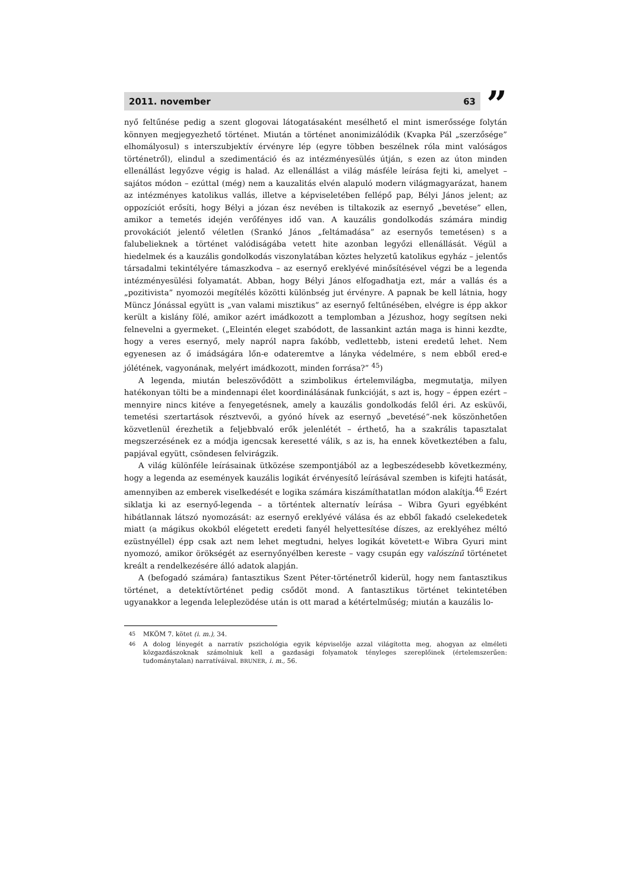2011. november 63
”
nyő feltűnése pedig a szent glogovai látogatásaként mesélhető el mint ismerőssége folytán könnyen megjegyezhető történet. Miután a történet anonimizálódik (Kvapka Pál „szerzősége” elhomályosul) s interszubjektív érvényre lép (egyre többen beszélnek róla mint valóságos történetről), elindul a szedimentáció és az intézményesülés útján, s ezen az úton minden ellenállást legyőzve végig is halad. Az ellenállást a világ másféle leírása fejti ki, amelyet – sajátos módon – ezúttal (még) nem a kauzalitás elvén alapuló modern világmagyarázat, hanem az intézményes katolikus vallás, illetve a képviseletében fellépő pap, Bélyi János jelent; az oppozíciót erősíti, hogy Bélyi a józan ész nevében is tiltakozik az esernyő „bevetése” ellen, amikor a temetés idején verőfényes idő van. A kauzális gondolkodás számára mindig provokációt jelentő véletlen (Srankó János „feltámadása” az esernyős temetésen) s a falubelieknek a történet valódiságába vetett hite azonban legyőzi ellenállását. Végül a hiedelmek és a kauzális gondolkodás viszonylatában köztes helyzetű katolikus egyház – jelentős társadalmi tekintélyére támaszkodva – az esernyő ereklyévé minősítésével végzi be a legenda intézményesülési folyamatát. Abban, hogy Bélyi János elfogadhatja ezt, már a vallás és a „pozitivista” nyomozói megítélés közötti különbség jut érvényre. A papnak be kell látnia, hogy Müncz Jónással együtt is „van valami misztikus” az esernyő feltűnésében, elvégre is épp akkor került a kislány fölé, amikor azért imádkozott a templomban a Jézushoz, hogy segítsen neki felnevelni a gyermeket. („Eleintén eleget szabódott, de lassankint aztán maga is hinni kezdte, hogy a veres esernyő, mely napról napra fakóbb, vedlettebb, isteni eredetű lehet. Nem egyenesen az ő imádságára lőn-e odateremtve a lányka védelmére, s nem ebből ered-e jólétének, vagyonának, melyért imádkozott, minden forrása?” <sup>45</sup>)
A legenda, miután beleszövődött a szimbolikus értelemvilágba, megmutatja, milyen hatékonyan tölti be a mindennapi élet koordinálásának funkcióját, s azt is, hogy – éppen ezért – mennyire nincs kitéve a fenyegetésnek, amely a kauzális gondolkodás felől éri. Az esküvői, temetési szertartások résztvevői, a gyónó hívek az esernyő „bevetésé”-nek köszönhetően közvetlenül érezhetik a feljebbvaló erők jelenlétét – érthető, ha a szakrális tapasztalat megszerzésének ez a módja igencsak keresetté válik, s az is, ha ennek következtében a falu, papjával együtt, csöndesen felvirágzik.
A világ különféle leírásainak ütközése szempontjából az a legbeszédesebb következmény, hogy a legenda az események kauzális logikát érvényesítő leírásával szemben is kifejti hatását, amennyiben az emberek viselkedését e logika számára kiszámíthatatlan módon alakítja.<sup>46</sup> Ezért siklatja ki az esernyő-legenda – a történtek alternatív leírása – Wibra Gyuri egyébként hibátlannak látszó nyomozását: az esernyő ereklyévé válása és az ebből fakadó cselekedetek miatt (a mágikus okokból elégetett eredeti fanyél helyettesítése díszes, az ereklyéhez méltó ezüstnyéllel) épp csak azt nem lehet megtudni, helyes logikát követett-e Wibra Gyuri mint nyomozó, amikor örökségét az esernyőnyélben kereste – vagy csupán egy valószínű történetet kreált a rendelkezésére álló adatok alapján.
A (befogadó számára) fantasztikus Szent Péter-történetről kiderül, hogy nem fantasztikus történet, a detektívtörténet pedig csődöt mond. A fantasztikus történet tekintetében ugyanakkor a legenda leleplezödése után is ott marad a kétértelműség; miután a kauzális lo-
<sup>45</sup> MKÖM 7. kötet (i. m.), 34.
<sup>46</sup> A dolog lényegét a narratív pszichológia egyik képviselője azzal világította meg, ahogyan az elméleti közgazdászoknak számolniuk kell a gazdasági folyamatok tényleges szereplőinek (értelemszerűen: tudománytalan) narratíváival. BRUNER, i. m., 56.